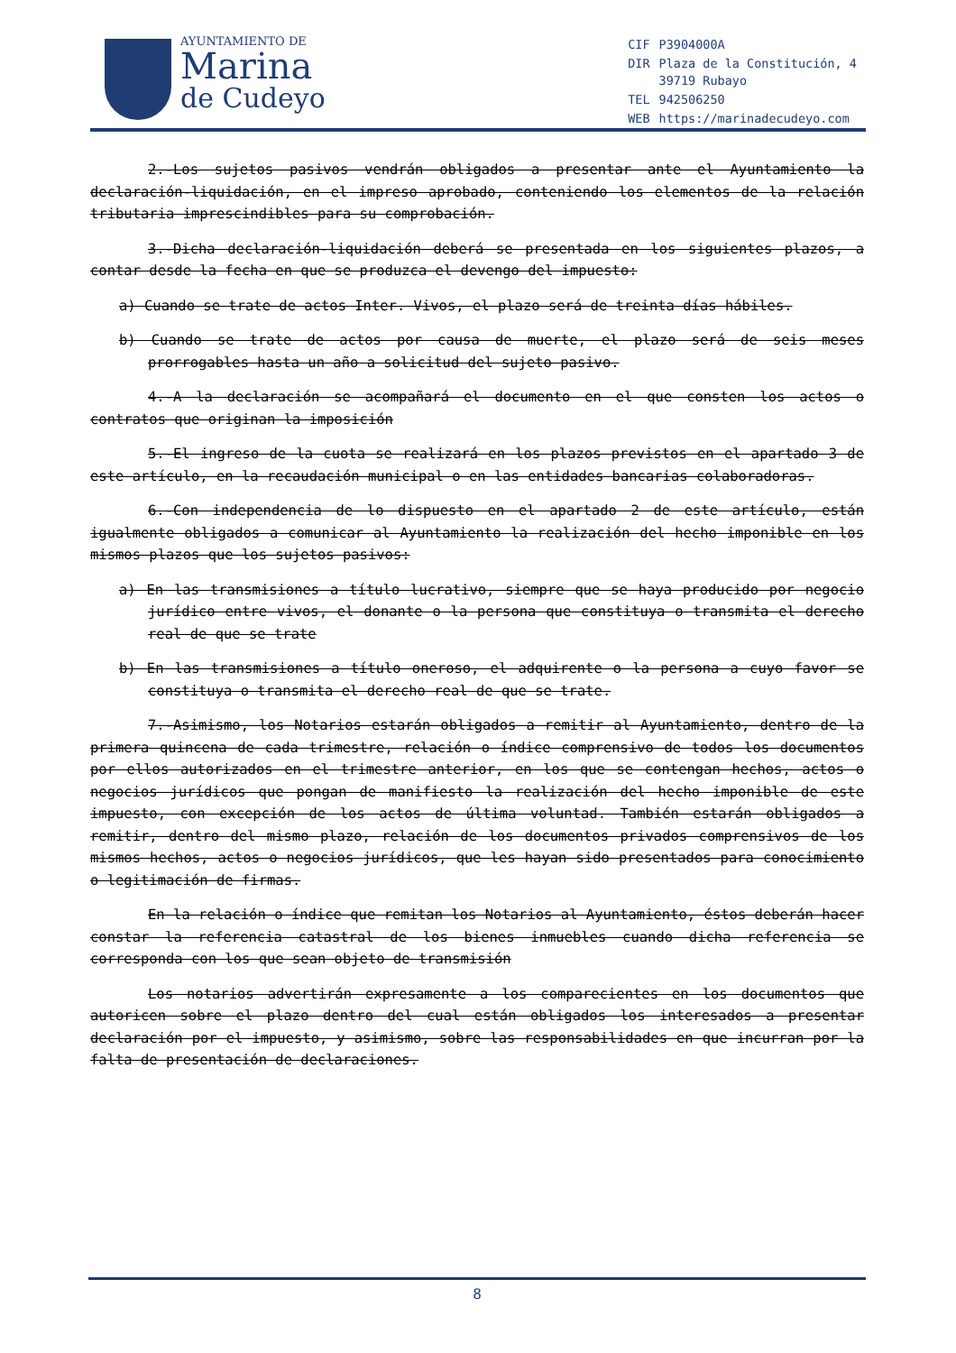AYUNTAMIENTO DE
Marina
de Cudeyo
| CIF | P3904000A |
| DIR | Plaza de la Constitución, 4 39719 Rubayo |
| TEL | 942506250 |
| WEB | https://marinadecudeyo.com |
2.-Los sujetos pasivos vendrán obligados a presentar ante el Ayuntamiento la declaración-liquidación, en el impreso aprobado, conteniendo los elementos de la relación tributaria imprescindibles para su comprobación.
3.-Dicha declaración-liquidación deberá se presentada en los siguientes plazos, a contar desde la fecha en que se produzca el devengo del impuesto:
a) Cuando se trate de actos Inter. Vivos, el plazo será de treinta días hábiles.
b) Cuando se trate de actos por causa de muerte, el plazo será de seis meses prorrogables hasta un año a solicitud del sujeto pasivo.
4.-A la declaración se acompañará el documento en el que consten los actos o contratos que originan la imposición
5.-El ingreso de la cuota se realizará en los plazos previstos en el apartado 3 de este artículo, en la recaudación municipal o en las entidades bancarias colaboradoras.
6.-Con independencia de lo dispuesto en el apartado 2 de este artículo, están igualmente obligados a comunicar al Ayuntamiento la realización del hecho imponible en los mismos plazos que los sujetos pasivos:
a) En las transmisiones a título lucrativo, siempre que se haya producido por negocio jurídico entre vivos, el donante o la persona que constituya o transmita el derecho real de que se trate
b) En las transmisiones a título oneroso, el adquirente o la persona a cuyo favor se constituya o transmita el derecho real de que se trate.
7.-Asimismo, los Notarios estarán obligados a remitir al Ayuntamiento, dentro de la primera quincena de cada trimestre, relación o índice comprensivo de todos los documentos por ellos autorizados en el trimestre anterior, en los que se contengan hechos, actos o negocios jurídicos que pongan de manifiesto la realización del hecho imponible de este impuesto, con excepción de los actos de última voluntad. También estarán obligados a remitir, dentro del mismo plazo, relación de los documentos privados comprensivos de los mismos hechos, actos o negocios jurídicos, que les hayan sido presentados para conocimiento o legitimación de firmas.
En la relación o índice que remitan los Notarios al Ayuntamiento, éstos deberán hacer constar la referencia catastral de los bienes inmuebles cuando dicha referencia se corresponda con los que sean objeto de transmisión
Los notarios advertirán expresamente a los comparecientes en los documentos que autoricen sobre el plazo dentro del cual están obligados los interesados a presentar declaración por el impuesto, y asimismo, sobre las responsabilidades en que incurran por la falta de presentación de declaraciones.
8